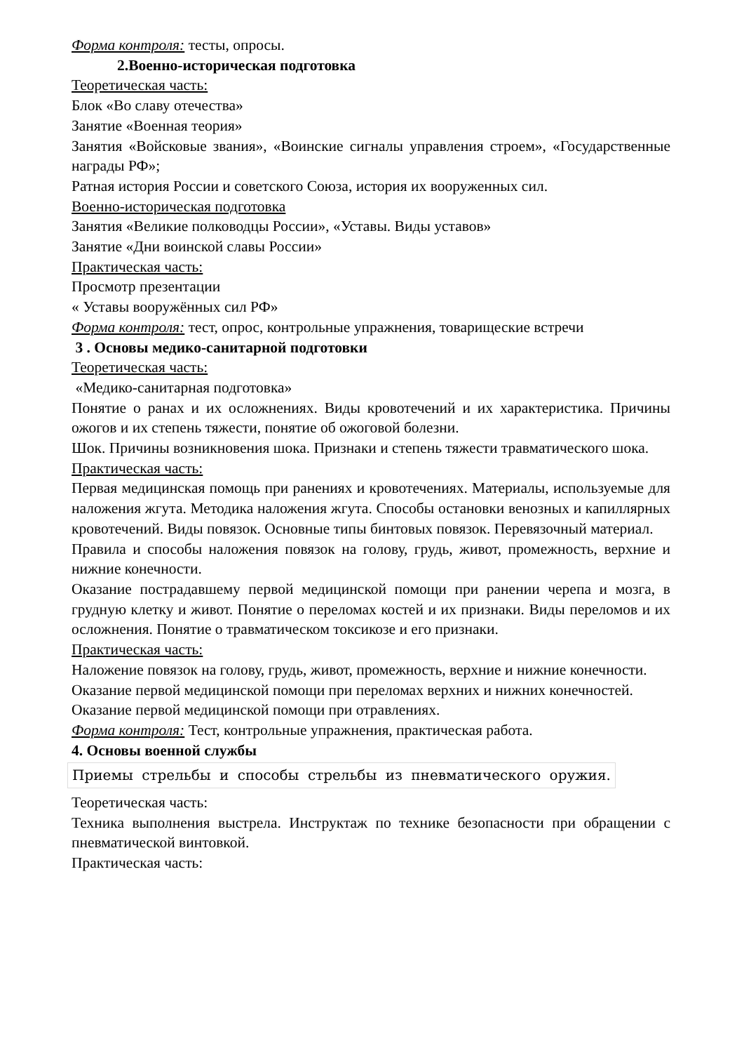Форма контроля: тесты, опросы.
2.Военно-историческая подготовка
Теоретическая часть:
Блок «Во славу отечества»
Занятие «Военная теория»
Занятия «Войсковые звания», «Воинские сигналы управления строем», «Государственные награды РФ»;
Ратная история России и советского Союза, история их вооруженных сил.
Военно-историческая подготовка
Занятия «Великие полководцы России», «Уставы. Виды уставов»
Занятие «Дни воинской славы России»
Практическая часть:
Просмотр презентации
« Уставы вооружённых сил РФ»
Форма контроля: тест, опрос, контрольные упражнения, товарищеские встречи
3 . Основы медико-санитарной подготовки
Теоретическая часть:
«Медико-санитарная подготовка»
Понятие о ранах и их осложнениях. Виды кровотечений и их характеристика. Причины ожогов и их степень тяжести, понятие об ожоговой болезни.
Шок. Причины возникновения шока. Признаки и степень тяжести травматического шока.
Практическая часть:
Первая медицинская помощь при ранениях и кровотечениях. Материалы, используемые для наложения жгута. Методика наложения жгута. Способы остановки венозных и капиллярных кровотечений. Виды повязок. Основные типы бинтовых повязок. Перевязочный материал.
Правила и способы наложения повязок на голову, грудь, живот, промежность, верхние и нижние конечности.
Оказание пострадавшему первой медицинской помощи при ранении черепа и мозга, в грудную клетку и живот. Понятие о переломах костей и их признаки. Виды переломов и их осложнения. Понятие о травматическом токсикозе и его признаки.
Практическая часть:
Наложение повязок на голову, грудь, живот, промежность, верхние и нижние конечности.
Оказание первой медицинской помощи при переломах верхних и нижних конечностей.
Оказание первой медицинской помощи при отравлениях.
Форма контроля: Тест, контрольные упражнения, практическая работа.
4. Основы военной службы
Приемы стрельбы и способы стрельбы из пневматического оружия.
Теоретическая часть:
Техника выполнения выстрела. Инструктаж по технике безопасности при обращении с пневматической винтовкой.
Практическая часть: